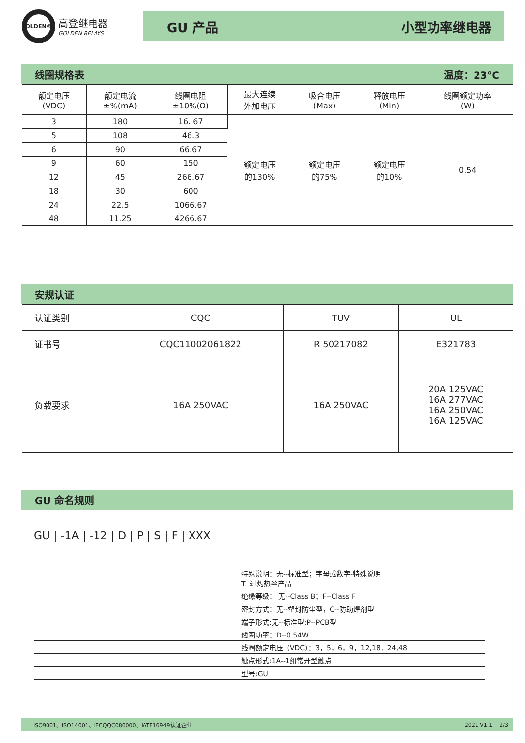OLDEN®
高登继电器
GOLDEN RELAYS
GU 产品 小型功率继电器
线圈规格表 温度：23℃
| 额定电压 (VDC) | 额定电流 ±%(mA) | 线圈电阻 ±10%(Ω) | 最大连续 外加电压 | 吸合电压 (Max) | 释放电压 (Min) | 线圈额定功率 (W) |
| --- | --- | --- | --- | --- | --- | --- |
| 3 | 180 | 16. 67 | 额定电压 的130% | 额定电压 的75% | 额定电压 的10% | 0.54 |
| 5 | 108 | 46.3 | | | | |
| 6 | 90 | 66.67 | | | | |
| 9 | 60 | 150 | | | | |
| 12 | 45 | 266.67 | | | | |
| 18 | 30 | 600 | | | | |
| 24 | 22.5 | 1066.67 | | | | |
| 48 | 11.25 | 4266.67 | | | | |
安规认证
| 认证类别 | CQC | TUV | UL |
| 证书号 | CQC11002061822 | R 50217082 | E321783 |
| 负载要求 | 16A 250VAC | 16A 250VAC | 20A 125VAC 16A 277VAC 16A 250VAC 16A 125VAC |
GU 命名规则
GU | -1A | -12 | D | P | S | F | XXX
特殊说明：无--标准型；字母或数字-特殊说明
T--过灼热丝产品
绝缘等级： 无--Class B；F--Class F
密封方式：无--塑封防尘型，C--防助焊剂型
端子形式:无--标准型;P--PCB型
线圈功率：D--0.54W
线圈额定电压（VDC）：3，5，6，9，12,18，24,48
触点形式:1A--1组常开型触点
型号:GU
ISO9001、ISO14001、IECQQC080000、IATF16949认证企业 2021 V1.1 2/3